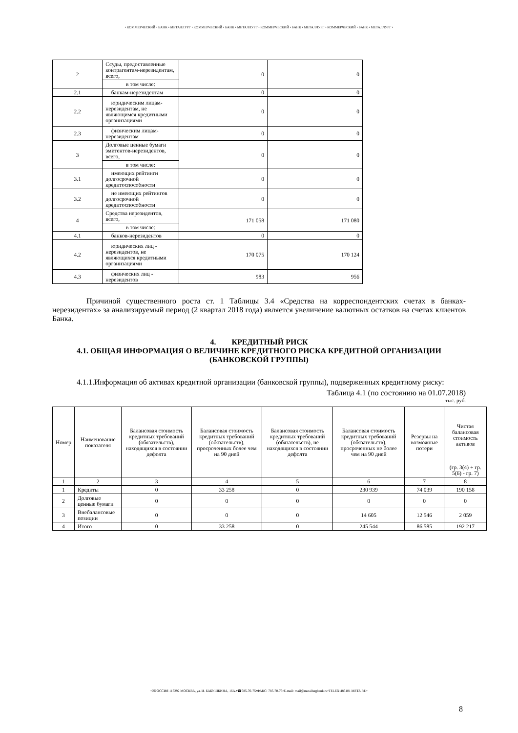• КОММЕРЧЕСКИЙ • БАНК • МЕТАЛЛУРГ • КОММЕРЧЕСКИЙ • БАНК • МЕТАЛЛУРГ • КОММЕРЧЕСКИЙ • БАНК • МЕТАЛЛУРГ • КОММЕРЧЕСКИЙ • БАНК • МЕТАЛЛУРГ •
| 2 | Ссуды, предоставленные контрагентам-нерезидентам, всего, | 0 | 0 |
| | в том числе: | | |
| 2.1 | банкам-нерезидентам | 0 | 0 |
| 2.2 | юридическим лицам-нерезидентам, не являющимся кредитными организациями | 0 | 0 |
| 2.3 | физическим лицам-нерезидентам | 0 | 0 |
| 3 | Долговые ценные бумаги эмитентов-нерезидентов, всего, | 0 | 0 |
| | в том числе: | | |
| 3.1 | имеющих рейтинги долгосрочной кредитоспособности | 0 | 0 |
| 3.2 | не имеющих рейтингов долгосрочной кредитоспособности | 0 | 0 |
| 4 | Средства нерезидентов, всего, | 171 058 | 171 080 |
| | в том числе: | | |
| 4.1 | банков-нерезидентов | 0 | 0 |
| 4.2 | юридических лиц - нерезидентов, не являющихся кредитными организациями | 170 075 | 170 124 |
| 4.3 | физических лиц - нерезидентов | 983 | 956 |
Причиной существенного роста ст. 1 Таблицы 3.4 «Средства на корреспондентских счетах в банках-нерезидентах» за анализируемый период (2 квартал 2018 года) является увеличение валютных остатков на счетах клиентов Банка.
4. КРЕДИТНЫЙ РИСК
4.1. ОБЩАЯ ИНФОРМАЦИЯ О ВЕЛИЧИНЕ КРЕДИТНОГО РИСКА КРЕДИТНОЙ ОРГАНИЗАЦИИ (БАНКОВСКОЙ ГРУППЫ)
4.1.1.Информация об активах кредитной организации (банковской группы), подверженных кредитному риску:
Таблица 4.1 (по состоянию на 01.07.2018)
тыс. руб.
| Номер | Наименование показателя | Балансовая стоимость кредитных требований (обязательств), находящихся в состоянии дефолта | Балансовая стоимость кредитных требований (обязательств), просроченных более чем на 90 дней | Балансовая стоимость кредитных требований (обязательств), не находящихся в состоянии дефолта | Балансовая стоимость кредитных требований (обязательств), просроченных не более чем на 90 дней | Резервы на возможные потери | Чистая балансовая стоимость активов |
| --- | --- | --- | --- | --- | --- | --- | --- |
| | | | | | | | (гр. 3(4) + гр. 5(6) - гр. 7) |
| 1 | 2 | 3 | 4 | 5 | 6 | 7 | 8 |
| 1 | Кредиты | 0 | 33 258 | 0 | 230 939 | 74 039 | 190 158 |
| 2 | Долговые ценные бумаги | 0 | 0 | 0 | 0 | 0 | 0 |
| 3 | Внебалансовые позиции | 0 | 0 | 0 | 14 605 | 12 546 | 2 059 |
| 4 | Итого | 0 | 33 258 | 0 | 245 544 | 86 585 | 192 217 |
•☒РОССИЯ 117292 МОСКВА, ул. И. БАБУШКИНА, 16А.•☎785-70-75•ФАКС: 785-70-75•E-mail: mail@metallurgbank.ru•TELEX:485101 META RU•
8